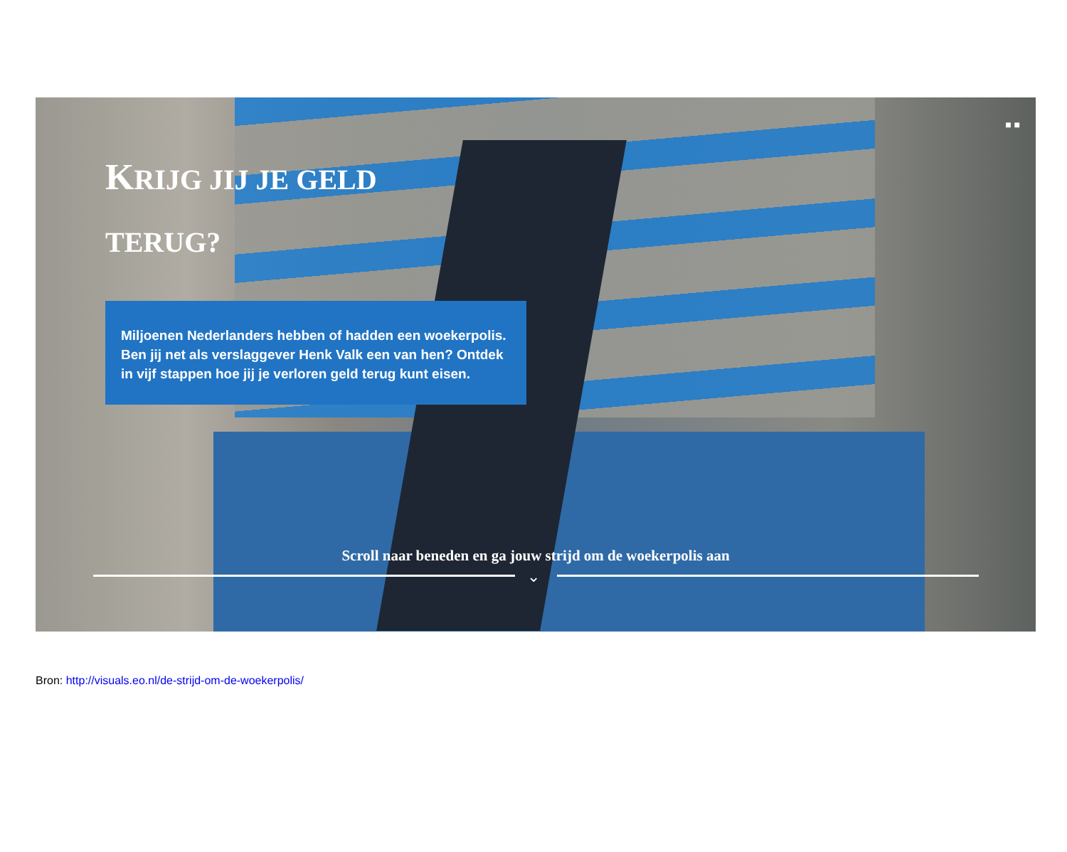■ ■
KRIJG JIJ JE GELD TERUG?
Miljoenen Nederlanders hebben of hadden een woekerpolis. Ben jij net als verslaggever Henk Valk een van hen? Ontdek in vijf stappen hoe jij je verloren geld terug kunt eisen.
Scroll naar beneden en ga jouw strijd om de woekerpolis aan
⌄
Bron: http://visuals.eo.nl/de-strijd-om-de-woekerpolis/